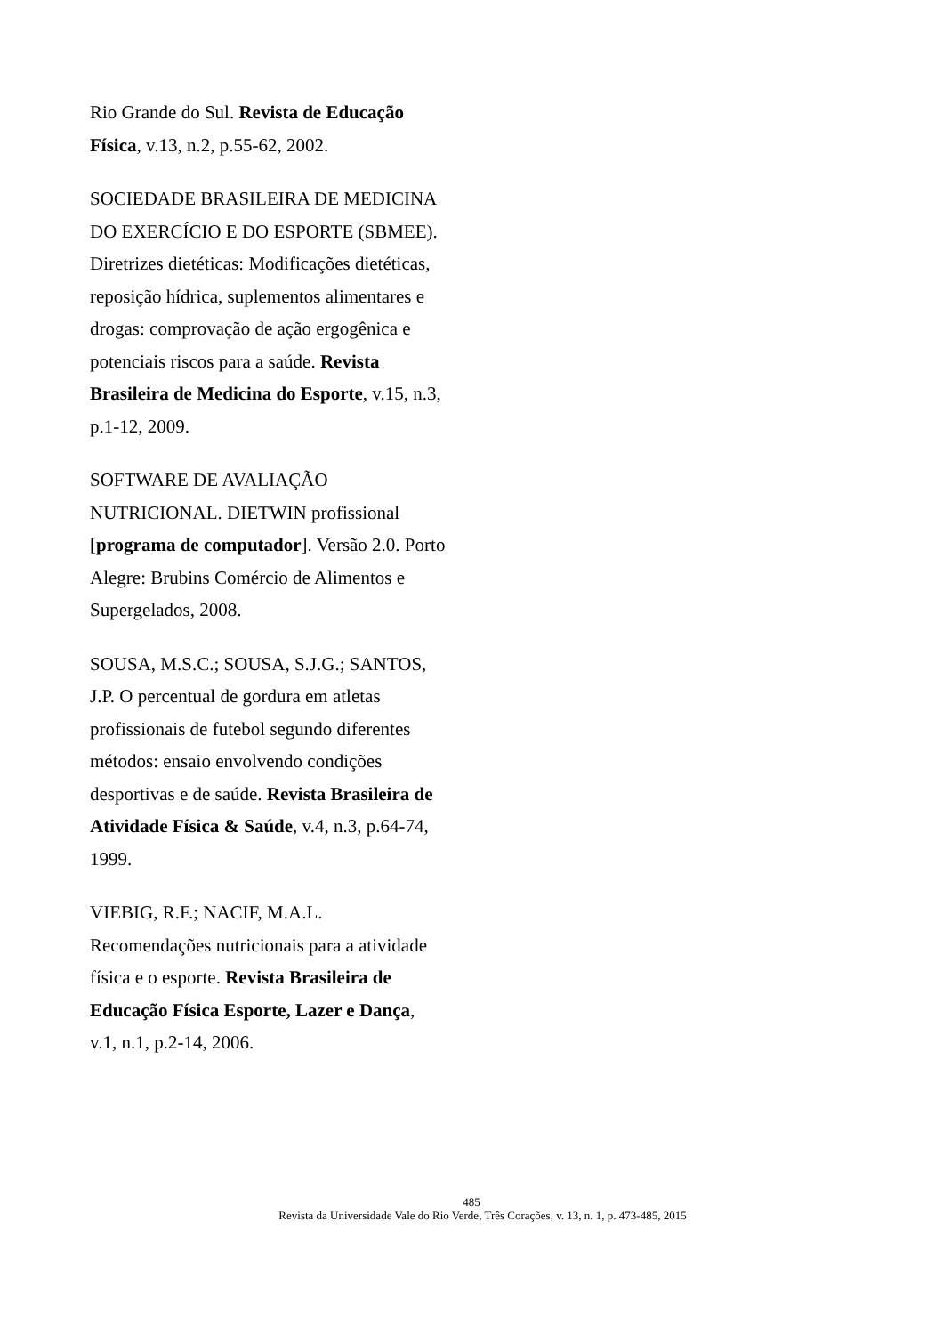Rio Grande do Sul. Revista de Educação Física, v.13, n.2, p.55-62, 2002.
SOCIEDADE BRASILEIRA DE MEDICINA DO EXERCÍCIO E DO ESPORTE (SBMEE). Diretrizes dietéticas: Modificações dietéticas, reposição hídrica, suplementos alimentares e drogas: comprovação de ação ergogênica e potenciais riscos para a saúde. Revista Brasileira de Medicina do Esporte, v.15, n.3, p.1-12, 2009.
SOFTWARE DE AVALIAÇÃO NUTRICIONAL. DIETWIN profissional [programa de computador]. Versão 2.0. Porto Alegre: Brubins Comércio de Alimentos e Supergelados, 2008.
SOUSA, M.S.C.; SOUSA, S.J.G.; SANTOS, J.P. O percentual de gordura em atletas profissionais de futebol segundo diferentes métodos: ensaio envolvendo condições desportivas e de saúde. Revista Brasileira de Atividade Física & Saúde, v.4, n.3, p.64-74, 1999.
VIEBIG, R.F.; NACIF, M.A.L. Recomendações nutricionais para a atividade física e o esporte. Revista Brasileira de Educação Física Esporte, Lazer e Dança, v.1, n.1, p.2-14, 2006.
485
Revista da Universidade Vale do Rio Verde, Três Corações, v. 13, n. 1, p. 473-485, 2015